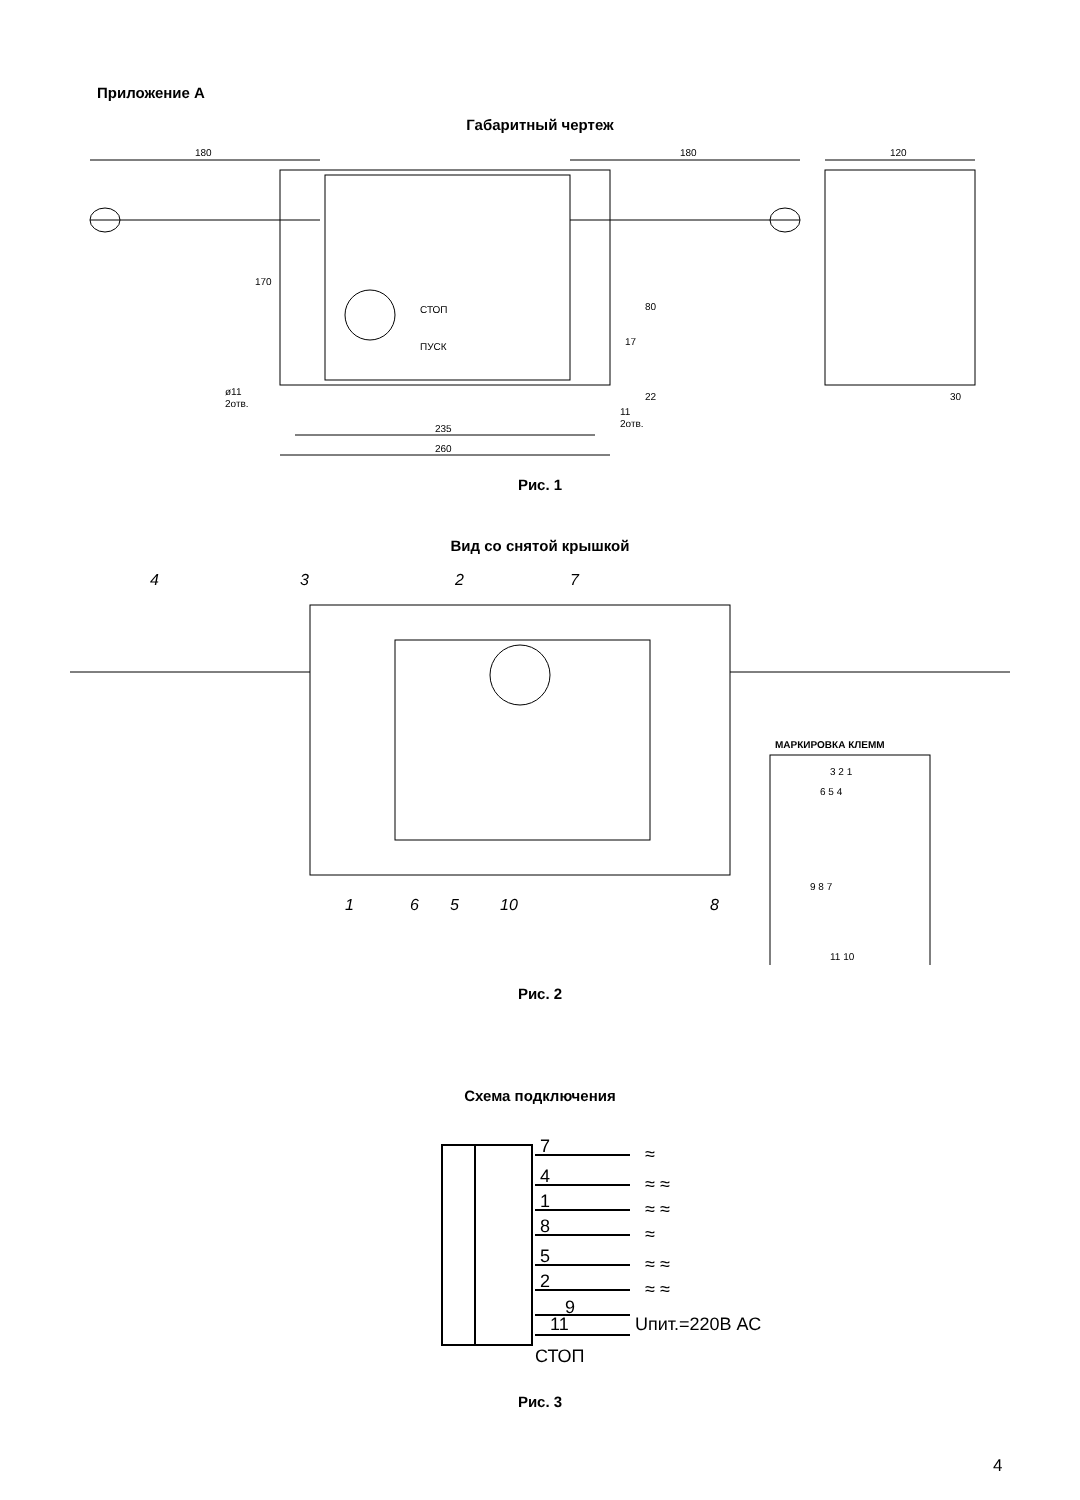Приложение А
Габаритный чертеж
180
180
120
170
80
17
22
СТОП
ПУСК
ø11
2отв.
11
2отв.
235
260
30
Рис. 1
Вид со снятой крышкой
4
3
2
7
1
6
5
10
8
МАРКИРОВКА КЛЕММ
3 2 1
6 5 4
9 8 7
11 10
Рис. 2
Схема подключения
7
4
1
8
5
2
9
11
СТОП
≈
≈ ≈
≈ ≈
≈
≈ ≈
≈ ≈
Uпит.=220В АС
Рис. 3
4